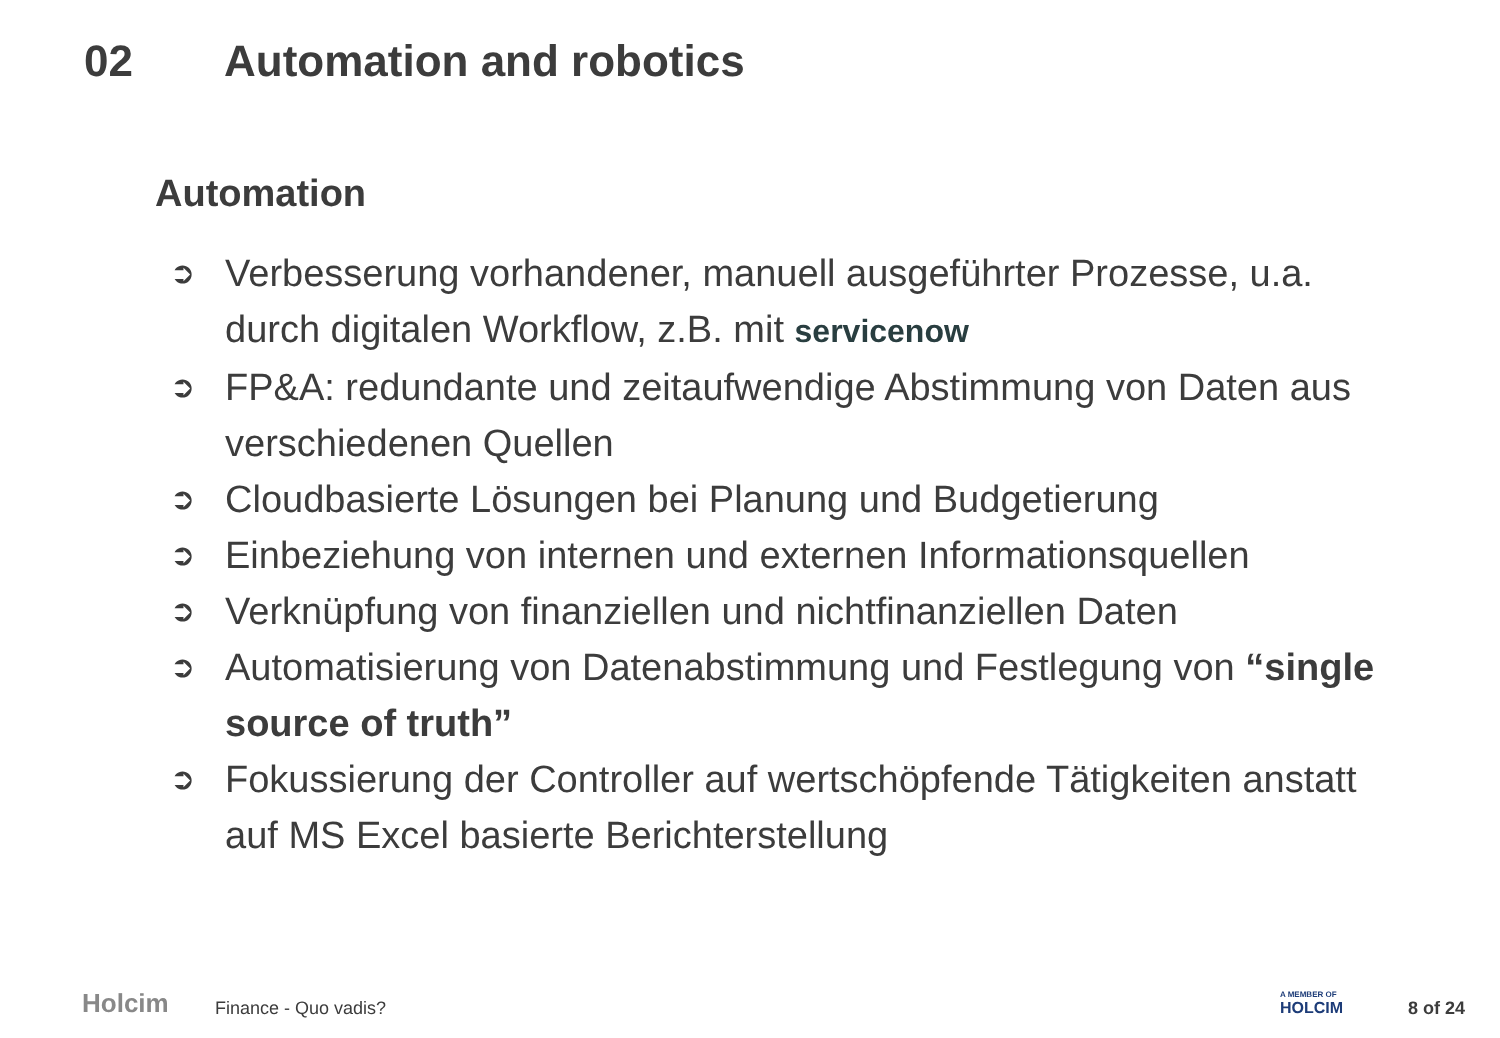02 Automation and robotics
Automation
➲ Verbesserung vorhandener, manuell ausgeführter Prozesse, u.a. durch digitalen Workflow, z.B. mit servicenow
➲ FP&A: redundante und zeitaufwendige Abstimmung von Daten aus verschiedenen Quellen
➲ Cloudbasierte Lösungen bei Planung und Budgetierung
➲ Einbeziehung von internen und externen Informationsquellen
➲ Verknüpfung von finanziellen und nichtfinanziellen Daten
➲ Automatisierung von Datenabstimmung und Festlegung von “single source of truth”
➲ Fokussierung der Controller auf wertschöpfende Tätigkeiten anstatt auf MS Excel basierte Berichterstellung
Holcim Finance - Quo vadis? A MEMBER OF
HOLCIM
8 of 24